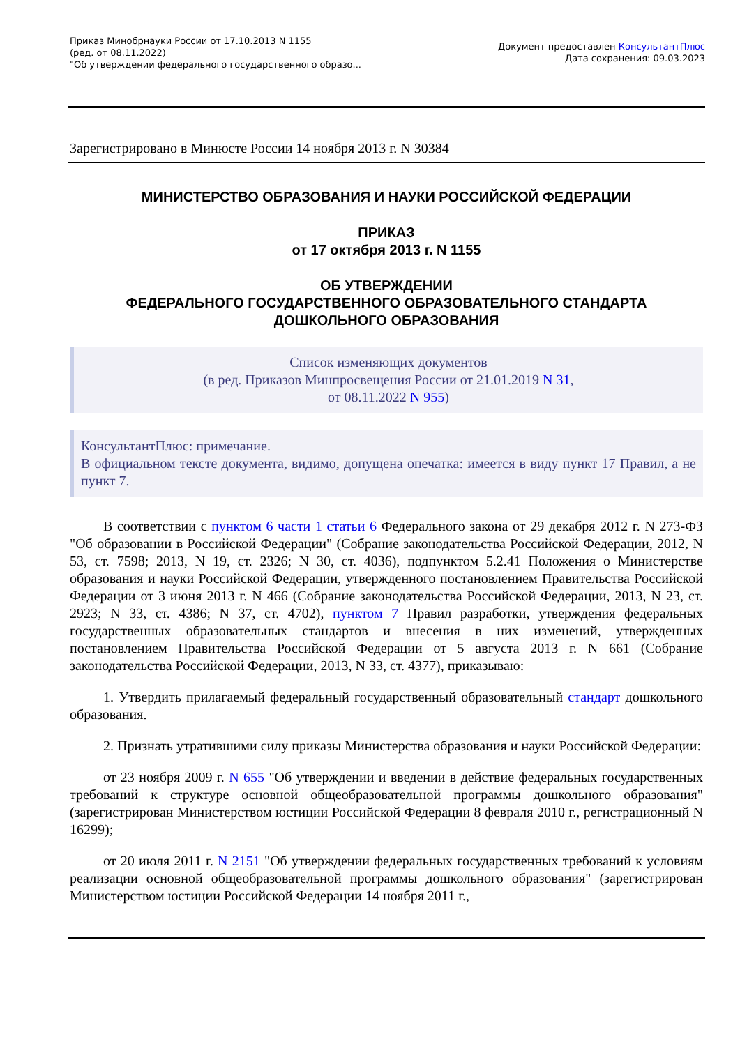Приказ Минобрнауки России от 17.10.2013 N 1155
(ред. от 08.11.2022)
"Об утверждении федерального государственного образо...
Документ предоставлен КонсультантПлюс
Дата сохранения: 09.03.2023
Зарегистрировано в Минюсте России 14 ноября 2013 г. N 30384
МИНИСТЕРСТВО ОБРАЗОВАНИЯ И НАУКИ РОССИЙСКОЙ ФЕДЕРАЦИИ
ПРИКАЗ
от 17 октября 2013 г. N 1155
ОБ УТВЕРЖДЕНИИ
ФЕДЕРАЛЬНОГО ГОСУДАРСТВЕННОГО ОБРАЗОВАТЕЛЬНОГО СТАНДАРТА
ДОШКОЛЬНОГО ОБРАЗОВАНИЯ
Список изменяющих документов
(в ред. Приказов Минпросвещения России от 21.01.2019 N 31,
от 08.11.2022 N 955)
КонсультантПлюс: примечание.
В официальном тексте документа, видимо, допущена опечатка: имеется в виду пункт 17 Правил, а не пункт 7.
В соответствии с пунктом 6 части 1 статьи 6 Федерального закона от 29 декабря 2012 г. N 273-ФЗ "Об образовании в Российской Федерации" (Собрание законодательства Российской Федерации, 2012, N 53, ст. 7598; 2013, N 19, ст. 2326; N 30, ст. 4036), подпунктом 5.2.41 Положения о Министерстве образования и науки Российской Федерации, утвержденного постановлением Правительства Российской Федерации от 3 июня 2013 г. N 466 (Собрание законодательства Российской Федерации, 2013, N 23, ст. 2923; N 33, ст. 4386; N 37, ст. 4702), пунктом 7 Правил разработки, утверждения федеральных государственных образовательных стандартов и внесения в них изменений, утвержденных постановлением Правительства Российской Федерации от 5 августа 2013 г. N 661 (Собрание законодательства Российской Федерации, 2013, N 33, ст. 4377), приказываю:
1. Утвердить прилагаемый федеральный государственный образовательный стандарт дошкольного образования.
2. Признать утратившими силу приказы Министерства образования и науки Российской Федерации:
от 23 ноября 2009 г. N 655 "Об утверждении и введении в действие федеральных государственных требований к структуре основной общеобразовательной программы дошкольного образования" (зарегистрирован Министерством юстиции Российской Федерации 8 февраля 2010 г., регистрационный N 16299);
от 20 июля 2011 г. N 2151 "Об утверждении федеральных государственных требований к условиям реализации основной общеобразовательной программы дошкольного образования" (зарегистрирован Министерством юстиции Российской Федерации 14 ноября 2011 г.,